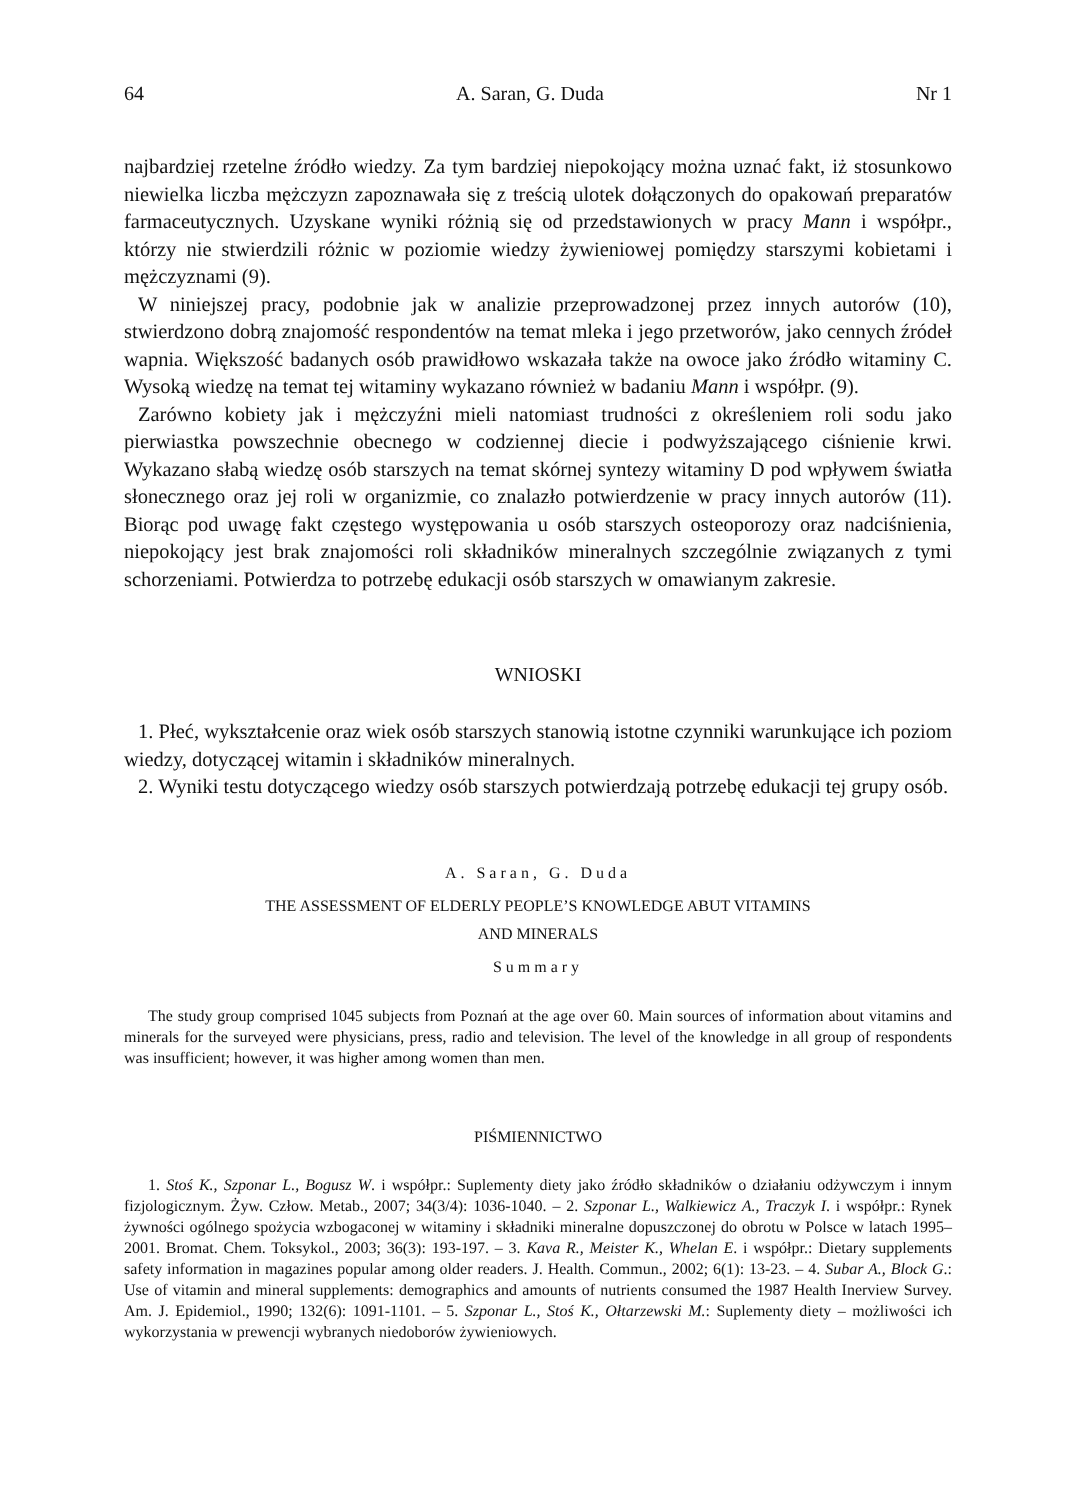64 A. Saran, G. Duda Nr 1
najbardziej rzetelne źródło wiedzy. Za tym bardziej niepokojący można uznać fakt, iż stosunkowo niewielka liczba mężczyzn zapoznawała się z treścią ulotek dołączonych do opakowań preparatów farmaceutycznych. Uzyskane wyniki różnią się od przedstawionych w pracy Mann i współpr., którzy nie stwierdzili różnic w poziomie wiedzy żywieniowej pomiędzy starszymi kobietami i mężczyznami (9).
W niniejszej pracy, podobnie jak w analizie przeprowadzonej przez innych autorów (10), stwierdzono dobrą znajomość respondentów na temat mleka i jego przetworów, jako cennych źródeł wapnia. Większość badanych osób prawidłowo wskazała także na owoce jako źródło witaminy C. Wysoką wiedzę na temat tej witaminy wykazano również w badaniu Mann i współpr. (9).
Zarówno kobiety jak i mężczyźni mieli natomiast trudności z określeniem roli sodu jako pierwiastka powszechnie obecnego w codziennej diecie i podwyższającego ciśnienie krwi. Wykazano słabą wiedzę osób starszych na temat skórnej syntezy witaminy D pod wpływem światła słonecznego oraz jej roli w organizmie, co znalazło potwierdzenie w pracy innych autorów (11). Biorąc pod uwagę fakt częstego występowania u osób starszych osteoporozy oraz nadciśnienia, niepokojący jest brak znajomości roli składników mineralnych szczególnie związanych z tymi schorzeniami. Potwierdza to potrzebę edukacji osób starszych w omawianym zakresie.
WNIOSKI
1. Płeć, wykształcenie oraz wiek osób starszych stanowią istotne czynniki warunkujące ich poziom wiedzy, dotyczącej witamin i składników mineralnych.
2. Wyniki testu dotyczącego wiedzy osób starszych potwierdzają potrzebę edukacji tej grupy osób.
A. Saran, G. Duda
THE ASSESSMENT OF ELDERLY PEOPLE’S KNOWLEDGE ABUT VITAMINS
AND MINERALS
Summary
The study group comprised 1045 subjects from Poznań at the age over 60. Main sources of information about vitamins and minerals for the surveyed were physicians, press, radio and television. The level of the knowledge in all group of respondents was insufficient; however, it was higher among women than men.
PIŚMIENNICTWO
1. Stoś K., Szponar L., Bogusz W. i współpr.: Suplementy diety jako źródło składników o działaniu odżywczym i innym fizjologicznym. Żyw. Człow. Metab., 2007; 34(3/4): 1036-1040. – 2. Szponar L., Walkiewicz A., Traczyk I. i współpr.: Rynek żywności ogólnego spożycia wzbogaconej w witaminy i składniki mineralne dopuszczonej do obrotu w Polsce w latach 1995–2001. Bromat. Chem. Toksykol., 2003; 36(3): 193-197. – 3. Kava R., Meister K., Whelan E. i współpr.: Dietary supplements safety information in magazines popular among older readers. J. Health. Commun., 2002; 6(1): 13-23. – 4. Subar A., Block G.: Use of vitamin and mineral supplements: demographics and amounts of nutrients consumed the 1987 Health Inerview Survey. Am. J. Epidemiol., 1990; 132(6): 1091-1101. – 5. Szponar L., Stoś K., Ołtarzewski M.: Suplementy diety – możliwości ich wykorzystania w prewencji wybranych niedoborów żywieniowych.